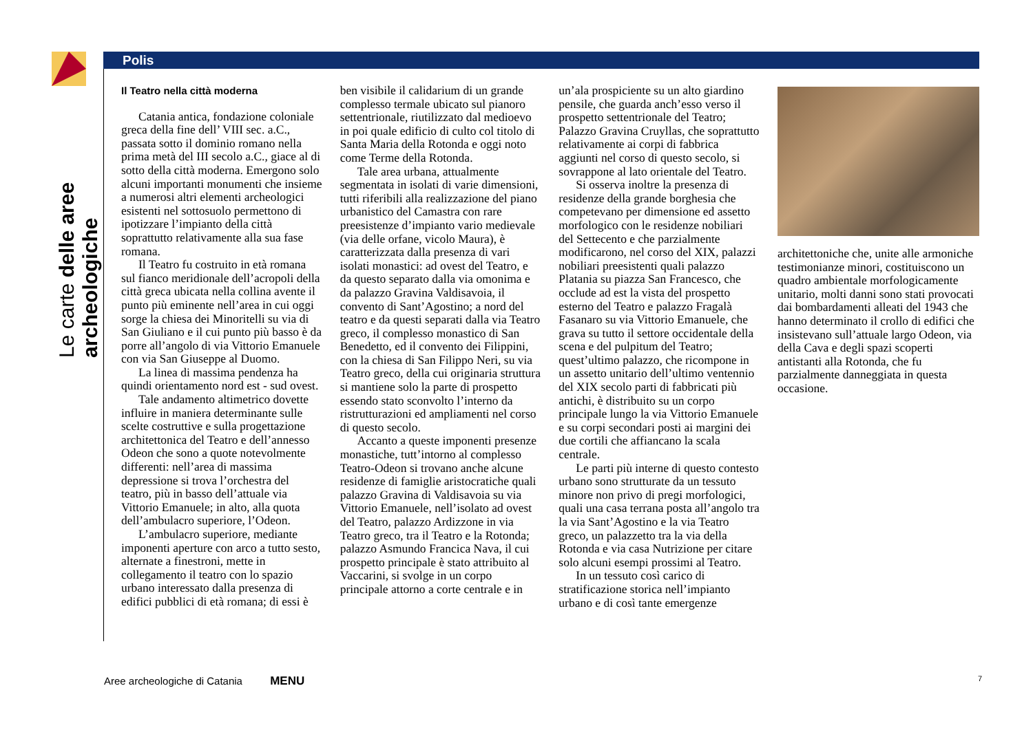Le carte delle aree archeologiche
Polis
Il Teatro nella città moderna
Catania antica, fondazione coloniale greca della fine dell’ VIII sec. a.C., passata sotto il dominio romano nella prima metà del III secolo a.C., giace al di sotto della città moderna. Emergono solo alcuni importanti monumenti che insieme a numerosi altri elementi archeologici esistenti nel sottosuolo permettono di ipotizzare l’impianto della città soprattutto relativamente alla sua fase romana.
Il Teatro fu costruito in età romana sul fianco meridionale dell’acropoli della città greca ubicata nella collina avente il punto più eminente nell’area in cui oggi sorge la chiesa dei Minoritelli su via di San Giuliano e il cui punto più basso è da porre all’angolo di via Vittorio Emanuele con via San Giuseppe al Duomo.
La linea di massima pendenza ha quindi orientamento nord est - sud ovest.
Tale andamento altimetrico dovette influire in maniera determinante sulle scelte costruttive e sulla progettazione architettonica del Teatro e dell’annesso Odeon che sono a quote notevolmente differenti: nell’area di massima depressione si trova l’orchestra del teatro, più in basso dell’attuale via Vittorio Emanuele; in alto, alla quota dell’ambulacro superiore, l’Odeon.
L’ambulacro superiore, mediante imponenti aperture con arco a tutto sesto, alternate a finestroni, mette in collegamento il teatro con lo spazio urbano interessato dalla presenza di edifici pubblici di età romana; di essi è
ben visibile il calidarium di un grande complesso termale ubicato sul pianoro settentrionale, riutilizzato dal medioevo in poi quale edificio di culto col titolo di Santa Maria della Rotonda e oggi noto come Terme della Rotonda.
Tale area urbana, attualmente segmentata in isolati di varie dimensioni, tutti riferibili alla realizzazione del piano urbanistico del Camastra con rare preesistenze d’impianto vario medievale (via delle orfane, vicolo Maura), è caratterizzata dalla presenza di vari isolati monastici: ad ovest del Teatro, e da questo separato dalla via omonima e da palazzo Gravina Valdisavoia, il convento di Sant’Agostino; a nord del teatro e da questi separati dalla via Teatro greco, il complesso monastico di San Benedetto, ed il convento dei Filippini, con la chiesa di San Filippo Neri, su via Teatro greco, della cui originaria struttura si mantiene solo la parte di prospetto essendo stato sconvolto l’interno da ristrutturazioni ed ampliamenti nel corso di questo secolo.
Accanto a queste imponenti presenze monastiche, tutt’intorno al complesso Teatro-Odeon si trovano anche alcune residenze di famiglie aristocratiche quali palazzo Gravina di Valdisavoia su via Vittorio Emanuele, nell’isolato ad ovest del Teatro, palazzo Ardizzone in via Teatro greco, tra il Teatro e la Rotonda; palazzo Asmundo Francica Nava, il cui prospetto principale è stato attribuito al Vaccarini, si svolge in un corpo principale attorno a corte centrale e in
un’ala prospiciente su un alto giardino pensile, che guarda anch’esso verso il prospetto settentrionale del Teatro; Palazzo Gravina Cruyllas, che soprattutto relativamente ai corpi di fabbrica aggiunti nel corso di questo secolo, si sovrappone al lato orientale del Teatro.
Si osserva inoltre la presenza di residenze della grande borghesia che competevano per dimensione ed assetto morfologico con le residenze nobiliari del Settecento e che parzialmente modificarono, nel corso del XIX, palazzi nobiliari preesistenti quali palazzo Platania su piazza San Francesco, che occlude ad est la vista del prospetto esterno del Teatro e palazzo Fragalà Fasanaro su via Vittorio Emanuele, che grava su tutto il settore occidentale della scena e del pulpitum del Teatro; quest’ultimo palazzo, che ricompone in un assetto unitario dell’ultimo ventennio del XIX secolo parti di fabbricati più antichi, è distribuito su un corpo principale lungo la via Vittorio Emanuele e su corpi secondari posti ai margini dei due cortili che affiancano la scala centrale.
Le parti più interne di questo contesto urbano sono strutturate da un tessuto minore non privo di pregi morfologici, quali una casa terrana posta all’angolo tra la via Sant’Agostino e la via Teatro greco, un palazzetto tra la via della Rotonda e via casa Nutrizione per citare solo alcuni esempi prossimi al Teatro.
In un tessuto così carico di stratificazione storica nell’impianto urbano e di così tante emergenze
architettoniche che, unite alle armoniche testimonianze minori, costituiscono un quadro ambientale morfologicamente unitario, molti danni sono stati provocati dai bombardamenti alleati del 1943 che hanno determinato il crollo di edifici che insistevano sull’attuale largo Odeon, via della Cava e degli spazi scoperti antistanti alla Rotonda, che fu parzialmente danneggiata in questa occasione.
Aree archeologiche di Catania MENU
7